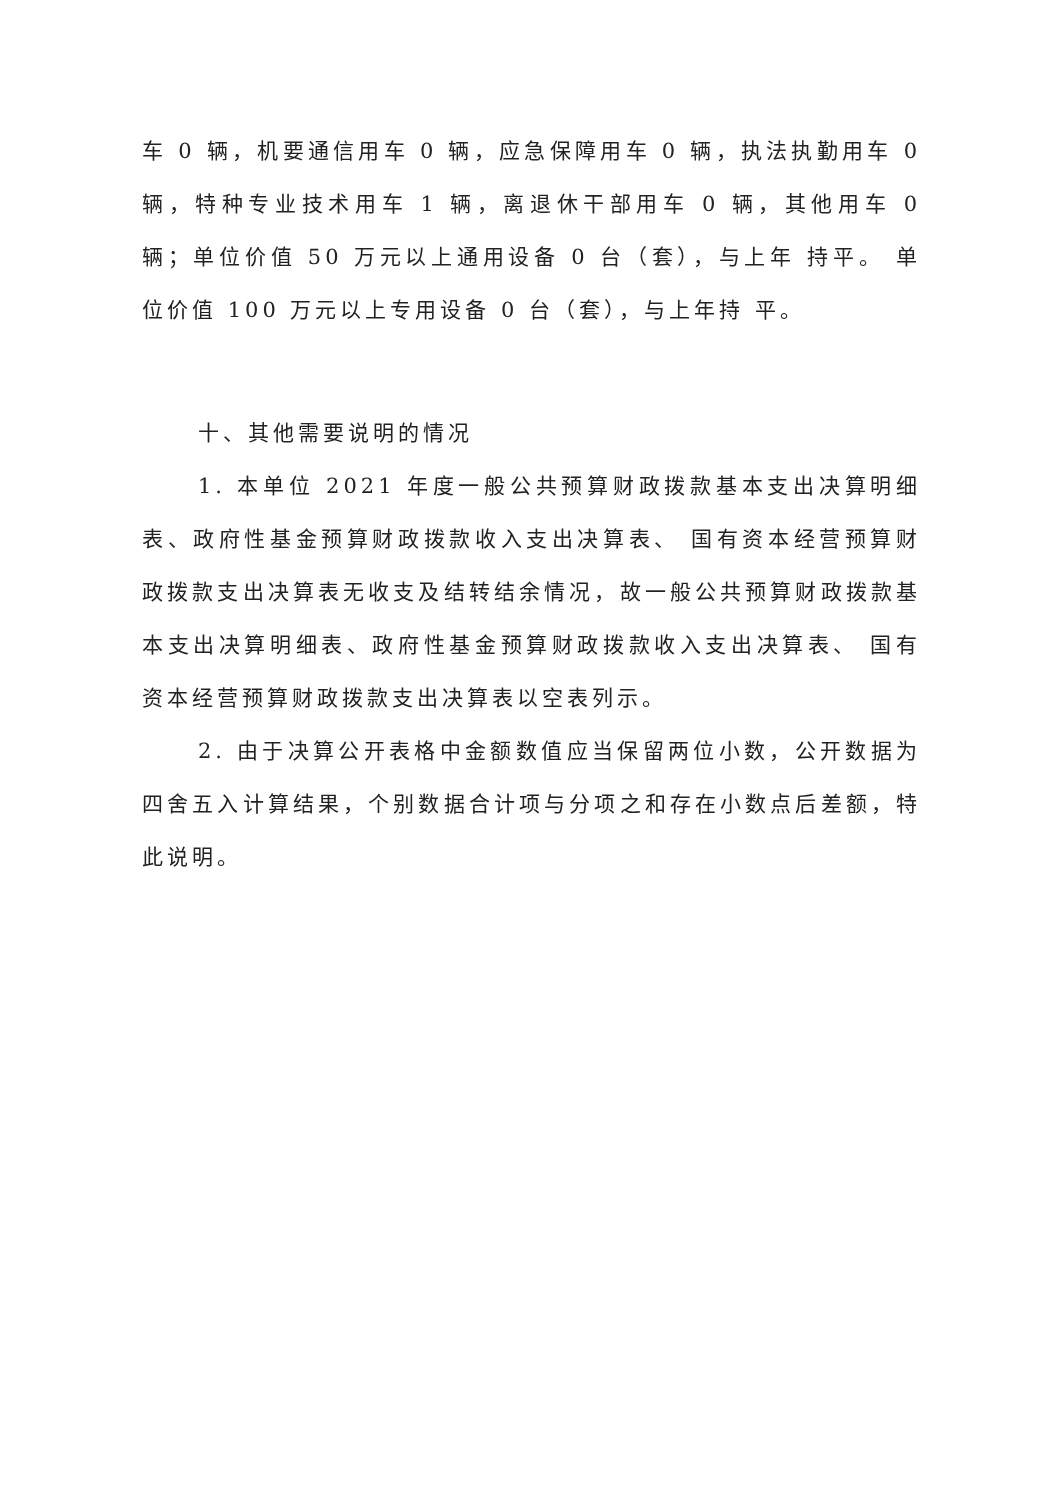车 0 辆，机要通信用车 0 辆，应急保障用车 0 辆，执法执勤用车 0 辆，特种专业技术用车 1 辆，离退休干部用车 0 辆，其他用车 0 辆；单位价值 50 万元以上通用设备 0 台（套），与上年 持平。 单位价值 100 万元以上专用设备 0 台（套），与上年持 平。
十、其他需要说明的情况
1. 本单位 2021 年度一般公共预算财政拨款基本支出决算明细表、政府性基金预算财政拨款收入支出决算表、 国有资本经营预算财政拨款支出决算表无收支及结转结余情况，故一般公共预算财政拨款基本支出决算明细表、政府性基金预算财政拨款收入支出决算表、 国有资本经营预算财政拨款支出决算表以空表列示。
2. 由于决算公开表格中金额数值应当保留两位小数，公开数据为四舍五入计算结果，个别数据合计项与分项之和存在小数点后差额，特此说明。